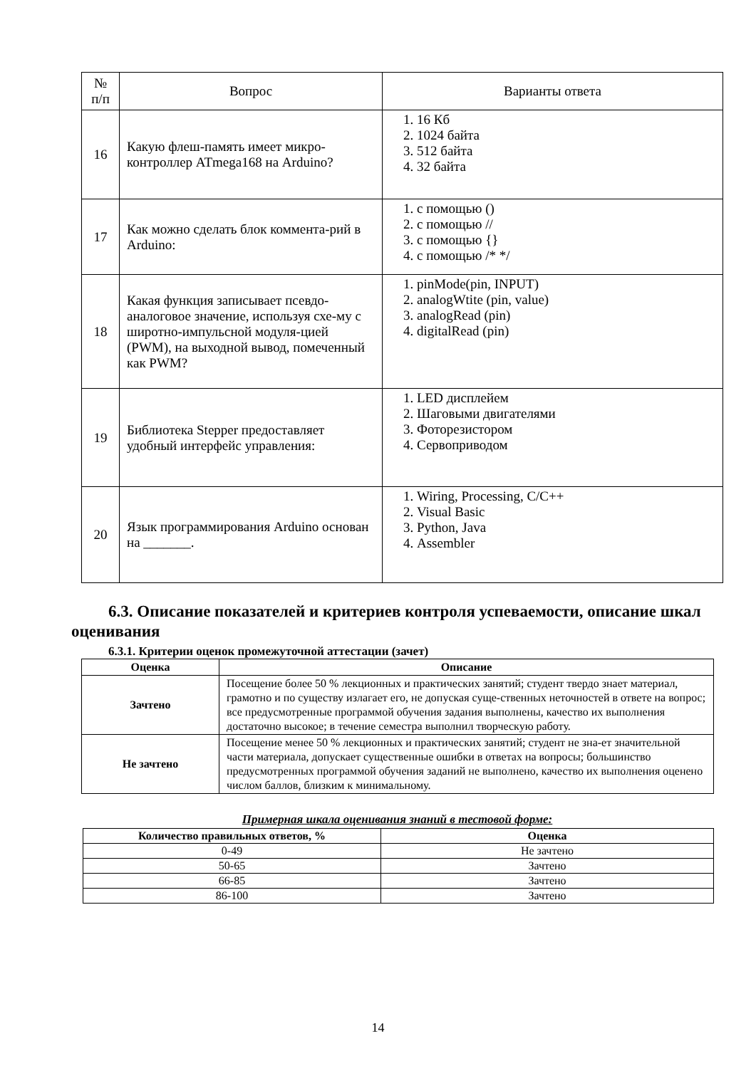| № п/п | Вопрос | Варианты ответа |
| --- | --- | --- |
| 16 | Какую флеш-память имеет микро-контроллер ATmega168 на Arduino? | 1. 16 Кб 2. 1024 байта 3. 512 байта 4. 32 байта |
| 17 | Как можно сделать блок коммента-рий в Arduino: | 1. с помощью () 2. с помощью // 3. с помощью {} 4. с помощью /* */ |
| 18 | Какая функция записывает псевдо-аналоговое значение, используя схе-му с широтно-импульсной модуля-цией (PWM), на выходной вывод, помеченный как PWM? | 1. pinMode(pin, INPUT) 2. analogWtite (pin, value) 3. analogRead (pin) 4. digitalRead (pin) |
| 19 | Библиотека Stepper предоставляет удобный интерфейс управления: | 1. LED дисплейем 2. Шаговыми двигателями 3. Фоторезистором 4. Сервоприводом |
| 20 | Язык программирования Arduino основан на _______. | 1. Wiring, Processing, C/C++ 2. Visual Basic 3. Python, Java 4. Assembler |
6.3. Описание показателей и критериев контроля успеваемости, описание шкал оценивания
6.3.1. Критерии оценок промежуточной аттестации (зачет)
| Оценка | Описание |
| --- | --- |
| Зачтено | Посещение более 50 % лекционных и практических занятий; студент твердо знает материал, грамотно и по существу излагает его, не допуская суще-ственных неточностей в ответе на вопрос; все предусмотренные программой обучения задания выполнены, качество их выполнения достаточно высокое; в течение семестра выполнил творческую работу. |
| Не зачтено | Посещение менее 50 % лекционных и практических занятий; студент не зна-ет значительной части материала, допускает существенные ошибки в ответах на вопросы; большинство предусмотренных программой обучения заданий не выполнено, качество их выполнения оценено числом баллов, близким к минимальному. |
Примерная шкала оценивания знаний в тестовой форме:
| Количество правильных ответов, % | Оценка |
| --- | --- |
| 0-49 | Не зачтено |
| 50-65 | Зачтено |
| 66-85 | Зачтено |
| 86-100 | Зачтено |
14